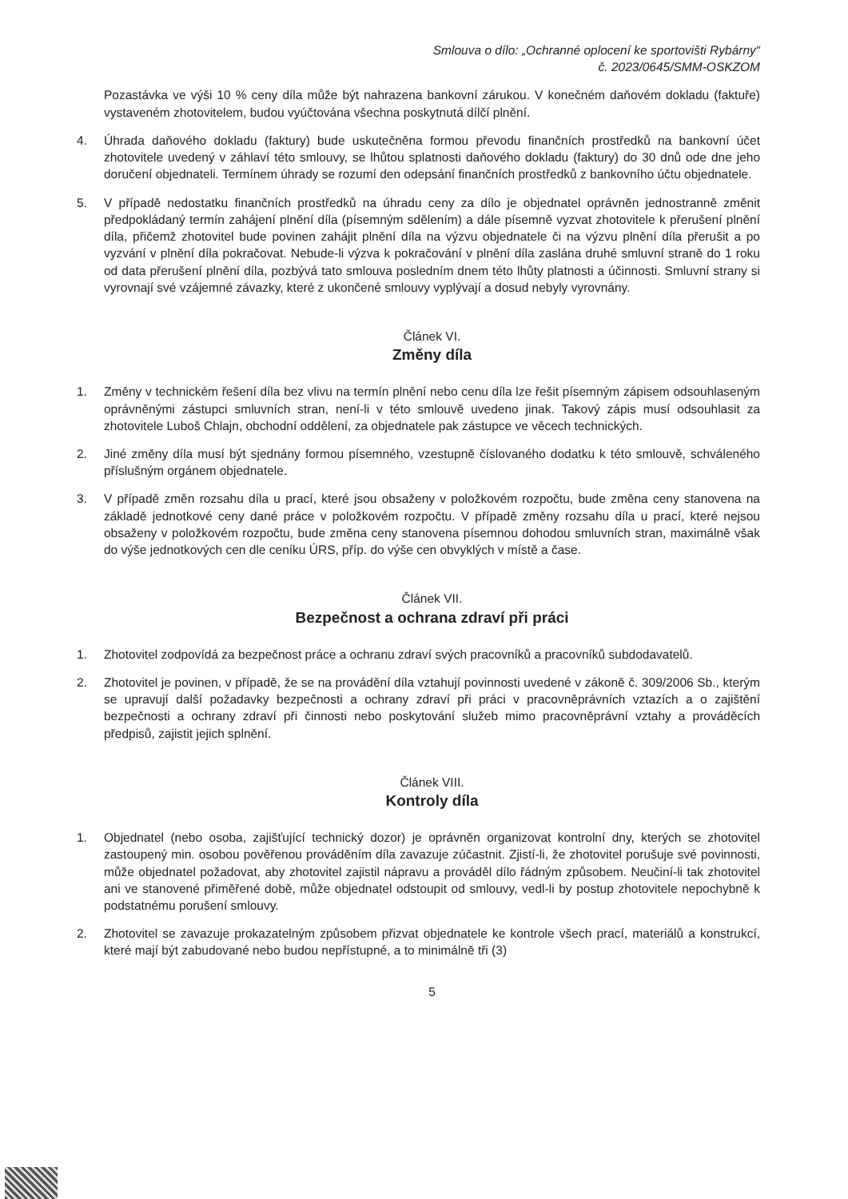Smlouva o dílo: „Ochranné oplocení ke sportovišti Rybárny“
č. 2023/0645/SMM-OSKZOM
Pozastávka ve výši 10 % ceny díla může být nahrazena bankovní zárukou. V konečném daňovém dokladu (faktuře) vystaveném zhotovitelem, budou vyúčtována všechna poskytnutá dílčí plnění.
4. Úhrada daňového dokladu (faktury) bude uskutečněna formou převodu finančních prostředků na bankovní účet zhotovitele uvedený v záhlaví této smlouvy, se lhůtou splatnosti daňového dokladu (faktury) do 30 dnů ode dne jeho doručení objednateli. Termínem úhrady se rozumí den odepsání finančních prostředků z bankovního účtu objednatele.
5. V případě nedostatku finančních prostředků na úhradu ceny za dílo je objednatel oprávněn jednostranně změnit předpokládaný termín zahájení plnění díla (písemným sdělením) a dále písemně vyzvat zhotovitele k přerušení plnění díla, přičemž zhotovitel bude povinen zahájit plnění díla na výzvu objednatele či na výzvu plnění díla přerušit a po vyzvání v plnění díla pokračovat. Nebude-li výzva k pokračování v plnění díla zaslána druhé smluvní straně do 1 roku od data přerušení plnění díla, pozbývá tato smlouva posledním dnem této lhůty platnosti a účinnosti. Smluvní strany si vyrovnají své vzájemné závazky, které z ukončené smlouvy vyplývají a dosud nebyly vyrovnány.
Článek VI.
Změny díla
1. Změny v technickém řešení díla bez vlivu na termín plnění nebo cenu díla lze řešit písemným zápisem odsouhlaseným oprávněnými zástupci smluvních stran, není-li v této smlouvě uvedeno jinak. Takový zápis musí odsouhlasit za zhotovitele Luboš Chlajn, obchodní oddělení, za objednatele pak zástupce ve věcech technických.
2. Jiné změny díla musí být sjednány formou písemného, vzestupně číslovaného dodatku k této smlouvě, schváleného příslušným orgánem objednatele.
3. V případě změn rozsahu díla u prací, které jsou obsaženy v položkovém rozpočtu, bude změna ceny stanovena na základě jednotkové ceny dané práce v položkovém rozpočtu. V případě změny rozsahu díla u prací, které nejsou obsaženy v položkovém rozpočtu, bude změna ceny stanovena písemnou dohodou smluvních stran, maximálně však do výše jednotkových cen dle ceníku ÚRS, příp. do výše cen obvyklých v místě a čase.
Článek VII.
Bezpečnost a ochrana zdraví při práci
1. Zhotovitel zodpovídá za bezpečnost práce a ochranu zdraví svých pracovníků a pracovníků subdodavatelů.
2. Zhotovitel je povinen, v případě, že se na provádění díla vztahují povinnosti uvedené v zákoně č. 309/2006 Sb., kterým se upravují další požadavky bezpečnosti a ochrany zdraví při práci v pracovněprávních vztazích a o zajištění bezpečnosti a ochrany zdraví při činnosti nebo poskytování služeb mimo pracovněprávní vztahy a prováděcích předpisů, zajistit jejich splnění.
Článek VIII.
Kontroly díla
1. Objednatel (nebo osoba, zajišťující technický dozor) je oprávněn organizovat kontrolní dny, kterých se zhotovitel zastoupený min. osobou pověřenou prováděním díla zavazuje zúčastnit. Zjistí-li, že zhotovitel porušuje své povinnosti, může objednatel požadovat, aby zhotovitel zajistil nápravu a prováděl dílo řádným způsobem. Neučiní-li tak zhotovitel ani ve stanovené přiměřené době, může objednatel odstoupit od smlouvy, vedl-li by postup zhotovitele nepochybně k podstatnému porušení smlouvy.
2. Zhotovitel se zavazuje prokazatelným způsobem přizvat objednatele ke kontrole všech prací, materiálů a konstrukcí, které mají být zabudované nebo budou nepřístupné, a to minimálně tři (3)
5